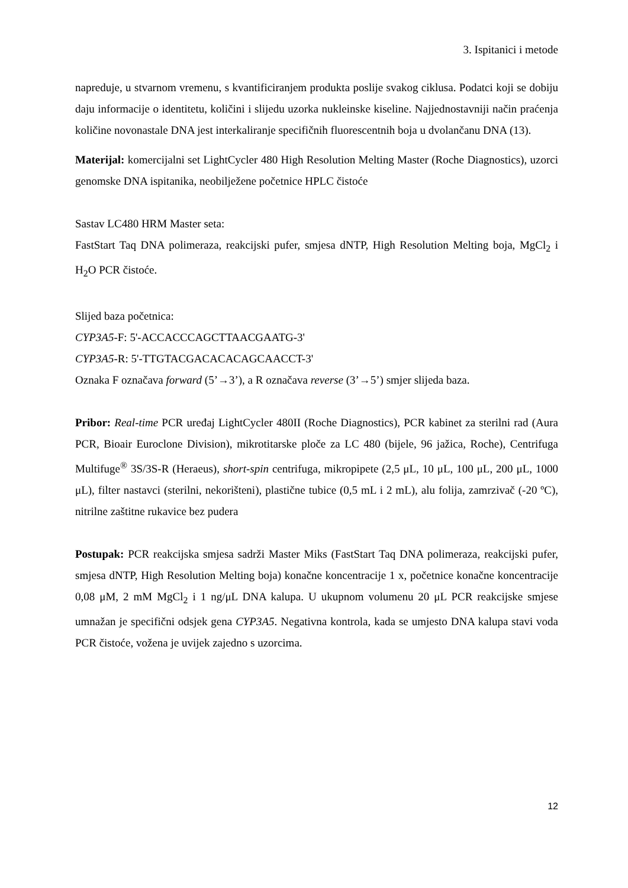3. Ispitanici i metode
napreduje, u stvarnom vremenu, s kvantificiranjem produkta poslije svakog ciklusa. Podatci koji se dobiju daju informacije o identitetu, količini i slijedu uzorka nukleinske kiseline. Najjednostavniji način praćenja količine novonastale DNA jest interkaliranje specifičnih fluorescentnih boja u dvolančanu DNA (13).
Materijal: komercijalni set LightCycler 480 High Resolution Melting Master (Roche Diagnostics), uzorci genomske DNA ispitanika, neobilježene početnice HPLC čistoće
Sastav LC480 HRM Master seta:
FastStart Taq DNA polimeraza, reakcijski pufer, smjesa dNTP, High Resolution Melting boja, MgCl<sub>2</sub> i H<sub>2</sub>O PCR čistoće.
Slijed baza početnica:
CYP3A5-F: 5'-ACCACCCAGCTTAACGAATG-3'
CYP3A5-R: 5'-TTGTACGACACACAGCAACCT-3'
Oznaka F označava forward (5’→3’), a R označava reverse (3’→5’) smjer slijeda baza.
Pribor: Real-time PCR uređaj LightCycler 480II (Roche Diagnostics), PCR kabinet za sterilni rad (Aura PCR, Bioair Euroclone Division), mikrotitarske ploče za LC 480 (bijele, 96 jažica, Roche), Centrifuga Multifuge<sup>®</sup> 3S/3S-R (Heraeus), short-spin centrifuga, mikropipete (2,5 μL, 10 μL, 100 μL, 200 μL, 1000 μL), filter nastavci (sterilni, nekorišteni), plastične tubice (0,5 mL i 2 mL), alu folija, zamrzivač (-20 ºC), nitrilne zaštitne rukavice bez pudera
Postupak: PCR reakcijska smjesa sadrži Master Miks (FastStart Taq DNA polimeraza, reakcijski pufer, smjesa dNTP, High Resolution Melting boja) konačne koncentracije 1 x, početnice konačne koncentracije 0,08 μM, 2 mM MgCl<sub>2</sub> i 1 ng/μL DNA kalupa. U ukupnom volumenu 20 μL PCR reakcijske smjese umnažan je specifični odsjek gena CYP3A5. Negativna kontrola, kada se umjesto DNA kalupa stavi voda PCR čistoće, vožena je uvijek zajedno s uzorcima.
12